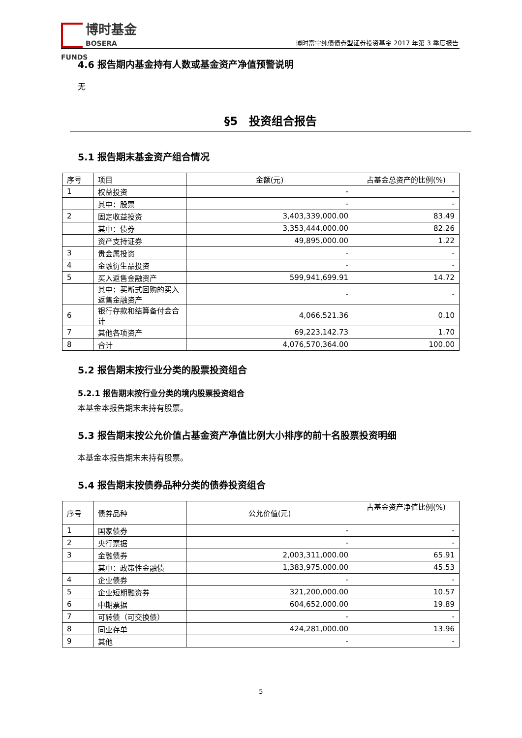博时基金
BOSERA FUNDS
博时富宁纯债债券型证券投资基金 2017 年第 3 季度报告
4.6 报告期内基金持有人数或基金资产净值预警说明
无
§5　投资组合报告
5.1 报告期末基金资产组合情况
| 序号 | 项目 | 金额(元) | 占基金总资产的比例(%) |
| --- | --- | --- | --- |
| 1 | 权益投资 | - | - |
| | 其中：股票 | - | - |
| 2 | 固定收益投资 | 3,403,339,000.00 | 83.49 |
| | 其中：债券 | 3,353,444,000.00 | 82.26 |
| | 资产支持证券 | 49,895,000.00 | 1.22 |
| 3 | 贵金属投资 | - | - |
| 4 | 金融衍生品投资 | - | - |
| 5 | 买入返售金融资产 | 599,941,699.91 | 14.72 |
| | 其中：买断式回购的买入返售金融资产 | - | - |
| 6 | 银行存款和结算备付金合计 | 4,066,521.36 | 0.10 |
| 7 | 其他各项资产 | 69,223,142.73 | 1.70 |
| 8 | 合计 | 4,076,570,364.00 | 100.00 |
5.2 报告期末按行业分类的股票投资组合
5.2.1 报告期末按行业分类的境内股票投资组合
本基金本报告期末未持有股票。
5.3 报告期末按公允价值占基金资产净值比例大小排序的前十名股票投资明细
本基金本报告期末未持有股票。
5.4 报告期末按债券品种分类的债券投资组合
| 序号 | 债券品种 | 公允价值(元) | 占基金资产净值比例(%) |
| --- | --- | --- | --- |
| 1 | 国家债券 | - | - |
| 2 | 央行票据 | - | - |
| 3 | 金融债券 | 2,003,311,000.00 | 65.91 |
| | 其中：政策性金融债 | 1,383,975,000.00 | 45.53 |
| 4 | 企业债券 | - | - |
| 5 | 企业短期融资券 | 321,200,000.00 | 10.57 |
| 6 | 中期票据 | 604,652,000.00 | 19.89 |
| 7 | 可转债（可交换债） | - | - |
| 8 | 同业存单 | 424,281,000.00 | 13.96 |
| 9 | 其他 | - | - |
5